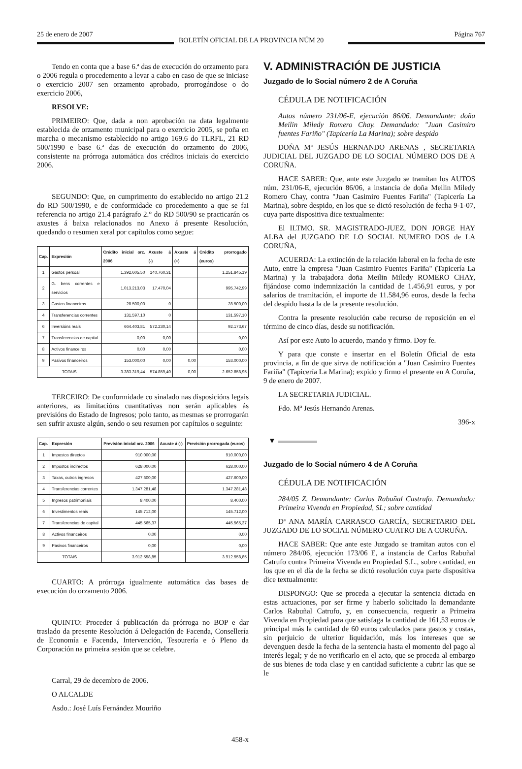25 de enero de 2007
BOLETÍN OFICIAL DE LA PROVINCIA NÚM 20
Página 767
Tendo en conta que a base 6.ª das de execución do orzamento para o 2006 regula o procedemento a levar a cabo en caso de que se iniciase o exercicio 2007 sen orzamento aprobado, prorrogándose o do exercicio 2006,
RESOLVE:
PRIMEIRO: Que, dada a non aprobación na data legalmente establecida de orzamento municipal para o exercicio 2005, se poña en marcha o mecanismo establecido no artigo 169.6 do TLRFL, 21 RD 500/1990 e base 6.ª das de execución do orzamento do 2006, consistente na prórroga automática dos créditos iniciais do exercicio 2006.
SEGUNDO: Que, en cumprimento do establecido no artigo 21.2 do RD 500/1990, e de conformidade co procedemento a que se fai referencia no artigo 21.4 parágrafo 2.° do RD 500/90 se practicarán os axustes á baixa relacionados no Anexo á presente Resolución, quedando o resumen xeral por capítulos como segue:
| Cap. | Expresión | Crédito inicial orz. 2006 | Axuste á (-) | Axuste á (+) | Crédito prorrogado (euros) |
| --- | --- | --- | --- | --- | --- |
| 1 | Gastos persoal | 1.392.605,50 | 140.760,31 | | 1.251.845,19 |
| 2 | G. bens correntes e servicios | 1.013.213,03 | 17.470,04 | | 995.742,99 |
| 3 | Gastos financeiros | 28.500,00 | 0 | | 28.500,00 |
| 4 | Transferencias correntes | 131.597,10 | 0 | | 131.597,10 |
| 6 | Inversións reais | 664.403,81 | 572.230,14 | | 92.173,67 |
| 7 | Transferencias de capital | 0,00 | 0,00 | | 0,00 |
| 8 | Activos financeiros | 0,00 | 0,00 | | 0,00 |
| 9 | Pasivos financeiros | 153.000,00 | 0,00 | 0,00 | 153.000,00 |
| TOTAIS | | 3.383.319,44 | 574.859,40 | 0,00 | 2.652.858,95 |
TERCEIRO: De conformidade co sinalado nas disposicións legais anteriores, as limitacións cuantitativas non serán aplicables ás previsións do Estado de Ingresos; polo tanto, as mesmas se prorrogarán sen sufrir axuste algún, sendo o seu resumen por capítulos o seguinte:
| Cap. | Expresión | Previsión inicial orz. 2006 | Axuste á (-) | Previsión prorrogada (euros) |
| --- | --- | --- | --- | --- |
| 1 | Impostos directos | 910.000,00 | | 910.000,00 |
| 2 | Impostos indirectos | 628.000,00 | | 628.000,00 |
| 3 | Taxas, outros ingresos | 427.600,00 | | 427.600,00 |
| 4 | Transferencias correntes | 1.347.281,48 | | 1.347.281,48 |
| 5 | Ingresos patrimoniais | 8.400,00 | | 8.400,00 |
| 6 | Investimentos reais | 145.712,00 | | 145.712,00 |
| 7 | Transferencias de capital | 445.565,37 | | 445.565,37 |
| 8 | Activos financeiros | 0,00 | | 0,00 |
| 9 | Pasivos financeiros | 0,00 | | 0,00 |
| TOTAIS | | 3.912.558,85 | | 3.912.558,85 |
CUARTO: A prórroga igualmente automática das bases de execución do orzamento 2006.
QUINTO: Proceder á publicación da prórroga no BOP e dar traslado da presente Resolución á Delegación de Facenda, Consellería de Economía e Facenda, Intervención, Tesourería e ó Pleno da Corporación na primeira sesión que se celebre.
Carral, 29 de decembro de 2006.
O ALCALDE
Asdo.: José Luís Fernández Mouriño
458-x
V. ADMINISTRACIÓN DE JUSTICIA
Juzgado de lo Social número 2 de A Coruña
CÉDULA DE NOTIFICACIÓN
Autos número 231/06-E, ejecución 86/06. Demandante: doña Meilin Miledy Romero Chay. Demandado: "Juan Casimiro fuentes Fariño" (Tapicería La Marina); sobre despido
DOÑA Mª JESÚS HERNANDO ARENAS , SECRETARIA JUDICIAL DEL JUZGADO DE LO SOCIAL NÚMERO DOS DE A CORUÑA.
HACE SABER: Que, ante este Juzgado se tramitan los AUTOS núm. 231/06-E, ejecución 86/06, a instancia de doña Meilin Miledy Romero Chay, contra "Juan Casimiro Fuentes Fariña" (Tapicería La Marina), sobre despido, en los que se dictó resolución de fecha 9-1-07, cuya parte dispositiva dice textualmente:
El ILTMO. SR. MAGISTRADO-JUEZ, DON JORGE HAY ALBA del JUZGADO DE LO SOCIAL NUMERO DOS de LA CORUÑA,
ACUERDA: La extinción de la relación laboral en la fecha de este Auto, entre la empresa "Juan Casimiro Fuentes Fariña" (Tapicería La Marina) y la trabajadora doña Meilin Miledy ROMERO CHAY, fijándose como indemnización la cantidad de 1.456,91 euros, y por salarios de tramitación, el importe de 11.584,96 euros, desde la fecha del despido hasta la de la presente resolución.
Contra la presente resolución cabe recurso de reposición en el término de cinco días, desde su notificación.
Así por este Auto lo acuerdo, mando y firmo. Doy fe.
Y para que conste e insertar en el Boletín Oficial de esta provincia, a fin de que sirva de notificación a "Juan Casimiro Fuentes Fariña" (Tapicería La Marina); expido y firmo el presente en A Coruña, 9 de enero de 2007.
LA SECRETARIA JUDICIAL.
Fdo. Mª Jesús Hernando Arenas.
396-x
▼
Juzgado de lo Social número 4 de A Coruña
CÉDULA DE NOTIFICACIÓN
284/05 Z. Demandante: Carlos Rabuñal Castrufo. Demandado: Primeira Vivenda en Propiedad, SL; sobre cantidad
Dª ANA MARÍA CARRASCO GARCÍA, SECRETARIO DEL JUZGADO DE LO SOCIAL NÚMERO CUATRO DE A CORUÑA.
HACE SABER: Que ante este Juzgado se tramitan autos con el número 284/06, ejecución 173/06 E, a instancia de Carlos Rabuñal Catrufo contra Primeira Vivenda en Propiedad S.L., sobre cantidad, en los que en el día de la fecha se dictó resolución cuya parte dispositiva dice textualmente:
DISPONGO: Que se proceda a ejecutar la sentencia dictada en estas actuaciones, por ser firme y haberlo solicitado la demandante Carlos Rabuñal Catrufo, y, en consecuencia, requerir a Primeira Vivenda en Propiedad para que satisfaga la cantidad de 161,53 euros de principal más la cantidad de 60 euros calculados para gastos y costas, sin perjuicio de ulterior liquidación, más los intereses que se devenguen desde la fecha de la sentencia hasta el momento del pago al interés legal; y de no verificarlo en el acto, que se proceda al embargo de sus bienes de toda clase y en cantidad suficiente a cubrir las que se le